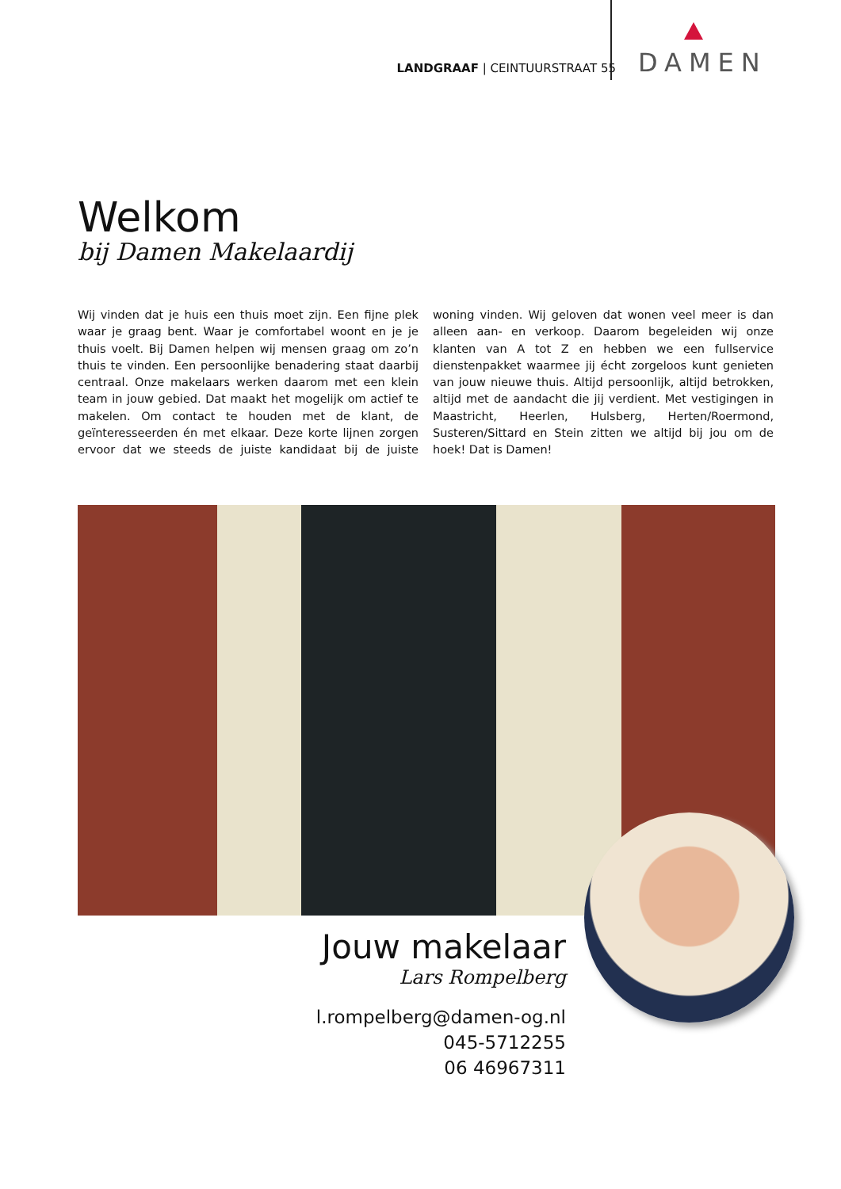LANDGRAAF | CEINTUURSTRAAT 55
DAMEN
Welkom
bij Damen Makelaardij
Wij vinden dat je huis een thuis moet zijn. Een fijne plek waar je graag bent. Waar je comfortabel woont en je je thuis voelt. Bij Damen helpen wij mensen graag om zo’n thuis te vinden. Een persoonlijke benadering staat daarbij centraal. Onze makelaars werken daarom met een klein team in jouw gebied. Dat maakt het mogelijk om actief te makelen. Om contact te houden met de klant, de geïnteresseerden én met elkaar. Deze korte lijnen zorgen ervoor dat we steeds de juiste kandidaat bij de juiste woning vinden. Wij geloven dat wonen veel meer is dan alleen aan- en verkoop. Daarom begeleiden wij onze klanten van A tot Z en hebben we een fullservice dienstenpakket waarmee jij écht zorgeloos kunt genieten van jouw nieuwe thuis. Altijd persoonlijk, altijd betrokken, altijd met de aandacht die jij verdient. Met vestigingen in Maastricht, Heerlen, Hulsberg, Herten/Roermond, Susteren/Sittard en Stein zitten we altijd bij jou om de hoek! Dat is Damen!
Jouw makelaar
Lars Rompelberg
l.rompelberg@damen-og.nl
045-5712255
06 46967311